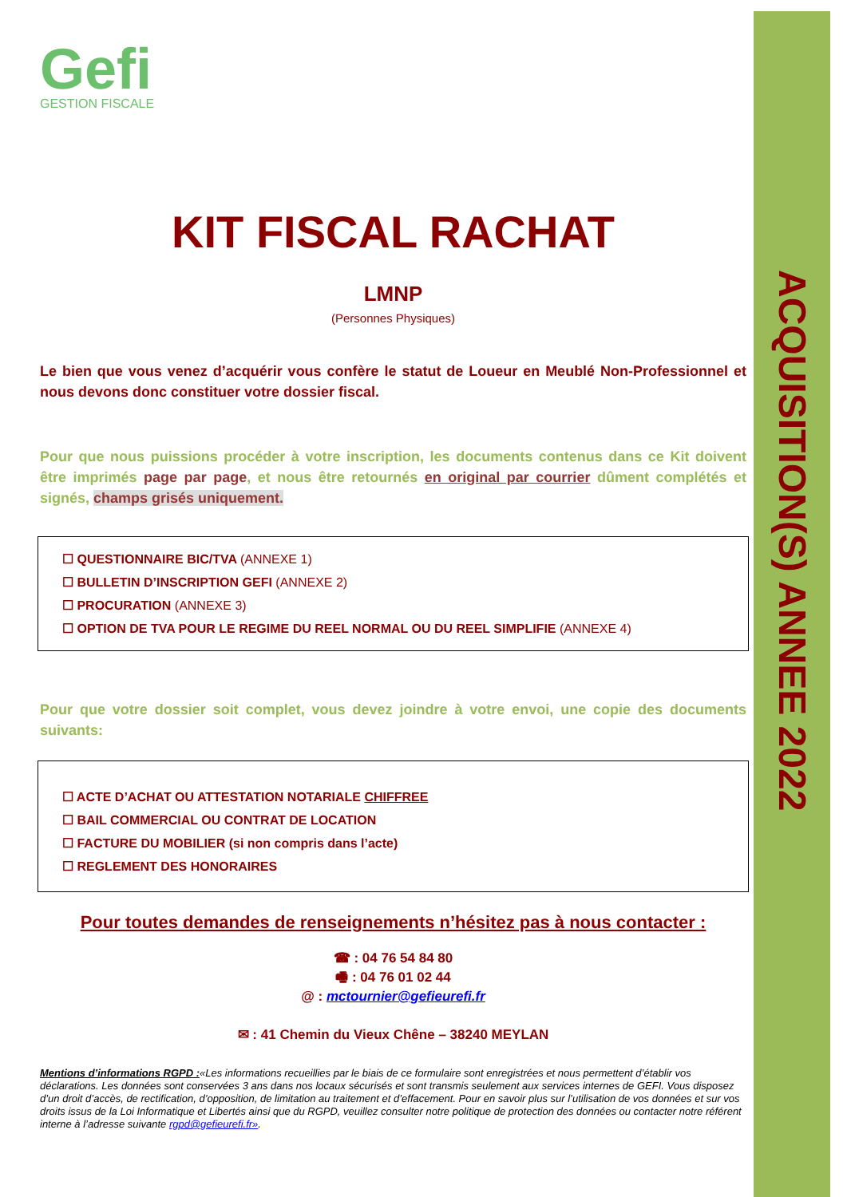ACQUISITION(S) ANNEE 2022
Gefi
GESTION FISCALE
KIT FISCAL RACHAT
LMNP
(Personnes Physiques)
Le bien que vous venez d’acquérir vous confère le statut de Loueur en Meublé Non-Professionnel et nous devons donc constituer votre dossier fiscal.
Pour que nous puissions procéder à votre inscription, les documents contenus dans ce Kit doivent être imprimés page par page, et nous être retournés en original par courrier dûment complétés et signés, champs grisés uniquement.
☐ QUESTIONNAIRE BIC/TVA (ANNEXE 1)
☐ BULLETIN D’INSCRIPTION GEFI (ANNEXE 2)
☐ PROCURATION (ANNEXE 3)
☐ OPTION DE TVA POUR LE REGIME DU REEL NORMAL OU DU REEL SIMPLIFIE (ANNEXE 4)
Pour que votre dossier soit complet, vous devez joindre à votre envoi, une copie des documents suivants:
☐ ACTE D’ACHAT OU ATTESTATION NOTARIALE CHIFFREE
☐ BAIL COMMERCIAL OU CONTRAT DE LOCATION
☐ FACTURE DU MOBILIER (si non compris dans l’acte)
☐ REGLEMENT DES HONORAIRES
Pour toutes demandes de renseignements n’hésitez pas à nous contacter :
☎ : 04 76 54 84 80
🖷 : 04 76 01 02 44
@ : mctournier@gefieurefi.fr
✉ : 41 Chemin du Vieux Chêne – 38240 MEYLAN
Mentions d’informations RGPD :«Les informations recueillies par le biais de ce formulaire sont enregistrées et nous permettent d’établir vos déclarations. Les données sont conservées 3 ans dans nos locaux sécurisés et sont transmis seulement aux services internes de GEFI. Vous disposez d’un droit d’accès, de rectification, d’opposition, de limitation au traitement et d’effacement. Pour en savoir plus sur l’utilisation de vos données et sur vos droits issus de la Loi Informatique et Libertés ainsi que du RGPD, veuillez consulter notre politique de protection des données ou contacter notre référent interne à l’adresse suivante rgpd@gefieurefi.fr».